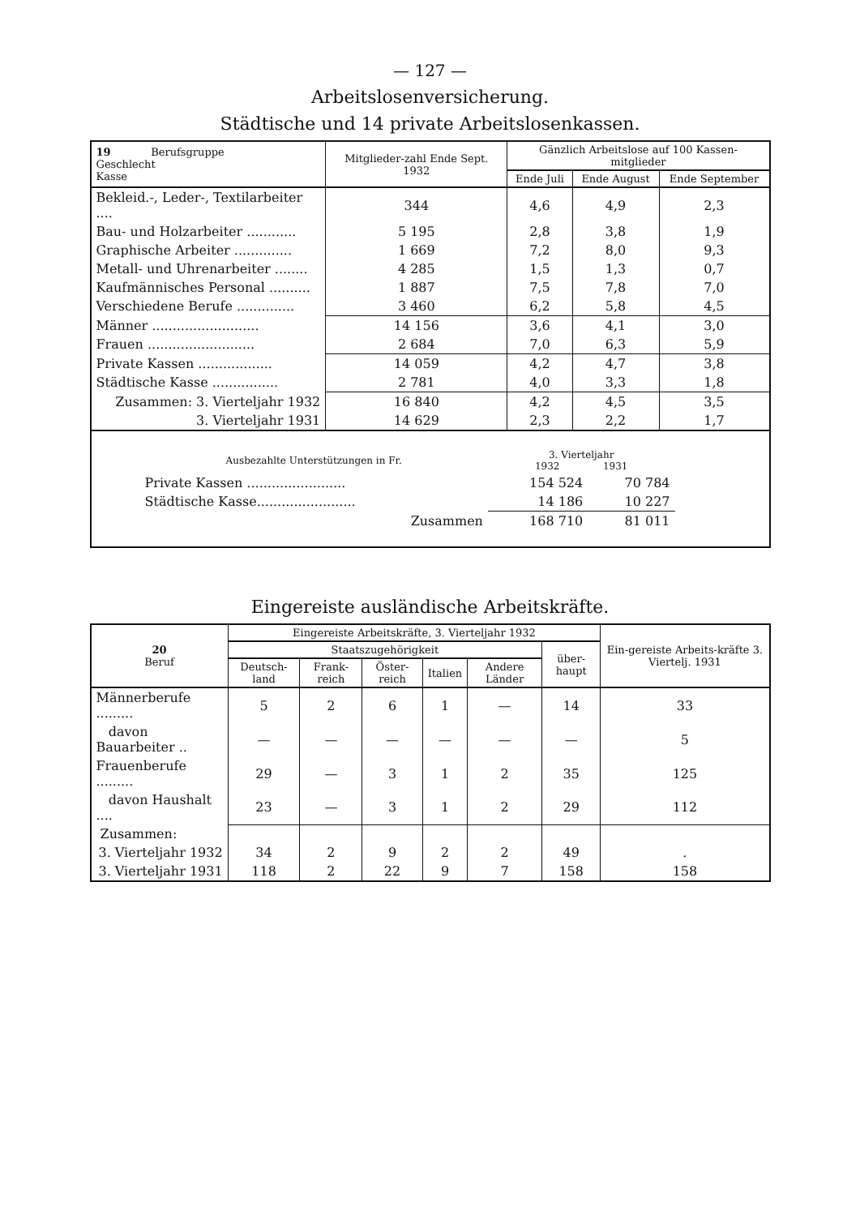— 127 —
Arbeitslosenversicherung.
Städtische und 14 private Arbeitslosenkassen.
| 19 Berufsgruppe Geschlecht Kasse | Mitglieder-zahl Ende Sept. 1932 | Gänzlich Arbeitslose auf 100 Kassen-mitglieder | | |
| --- | --- | --- | --- | --- |
| | | Ende Juli | Ende August | Ende September |
| Bekleid.-, Leder-, Textilarbeiter .... | 344 | 4,6 | 4,9 | 2,3 |
| Bau- und Holzarbeiter ............ | 5 195 | 2,8 | 3,8 | 1,9 |
| Graphische Arbeiter .............. | 1 669 | 7,2 | 8,0 | 9,3 |
| Metall- und Uhrenarbeiter ........ | 4 285 | 1,5 | 1,3 | 0,7 |
| Kaufmännisches Personal .......... | 1 887 | 7,5 | 7,8 | 7,0 |
| Verschiedene Berufe .............. | 3 460 | 6,2 | 5,8 | 4,5 |
| Männer .......................... | 14 156 | 3,6 | 4,1 | 3,0 |
| Frauen .......................... | 2 684 | 7,0 | 6,3 | 5,9 |
| Private Kassen .................. | 14 059 | 4,2 | 4,7 | 3,8 |
| Städtische Kasse ................ | 2 781 | 4,0 | 3,3 | 1,8 |
| Zusammen: 3. Vierteljahr 1932 | 16 840 | 4,2 | 4,5 | 3,5 |
| 3. Vierteljahr 1931 | 14 629 | 2,3 | 2,2 | 1,7 |
| / Ausbezahlte Unterstützungen in Fr. / 3. Vierteljahr 1932 1931 / / / Private Kassen ........................ / 154 524 / 70 784 / / Städtische Kasse........................ / 14 186 / 10 227 / / Zusammen / 168 710 / 81 011 / | | | | |
Eingereiste ausländische Arbeitskräfte.
| 20 Beruf | Eingereiste Arbeitskräfte, 3. Vierteljahr 1932 | | | | | | Ein-gereiste Arbeits-kräfte 3. Viertelj. 1931 |
| --- | --- | --- | --- | --- | --- | --- | --- |
| | Staatszugehörigkeit | | | | | über-haupt | |
| | Deutsch-land | Frank-reich | Öster-reich | Italien | Andere Länder | | |
| Männerberufe ......... | 5 | 2 | 6 | 1 | — | 14 | 33 |
| davon Bauarbeiter .. | — | — | — | — | — | — | 5 |
| Frauenberufe ......... | 29 | — | 3 | 1 | 2 | 35 | 125 |
| davon Haushalt .... | 23 | — | 3 | 1 | 2 | 29 | 112 |
| Zusammen: | | | | | | | |
| 3. Vierteljahr 1932 | 34 | 2 | 9 | 2 | 2 | 49 | . |
| 3. Vierteljahr 1931 | 118 | 2 | 22 | 9 | 7 | 158 | 158 |